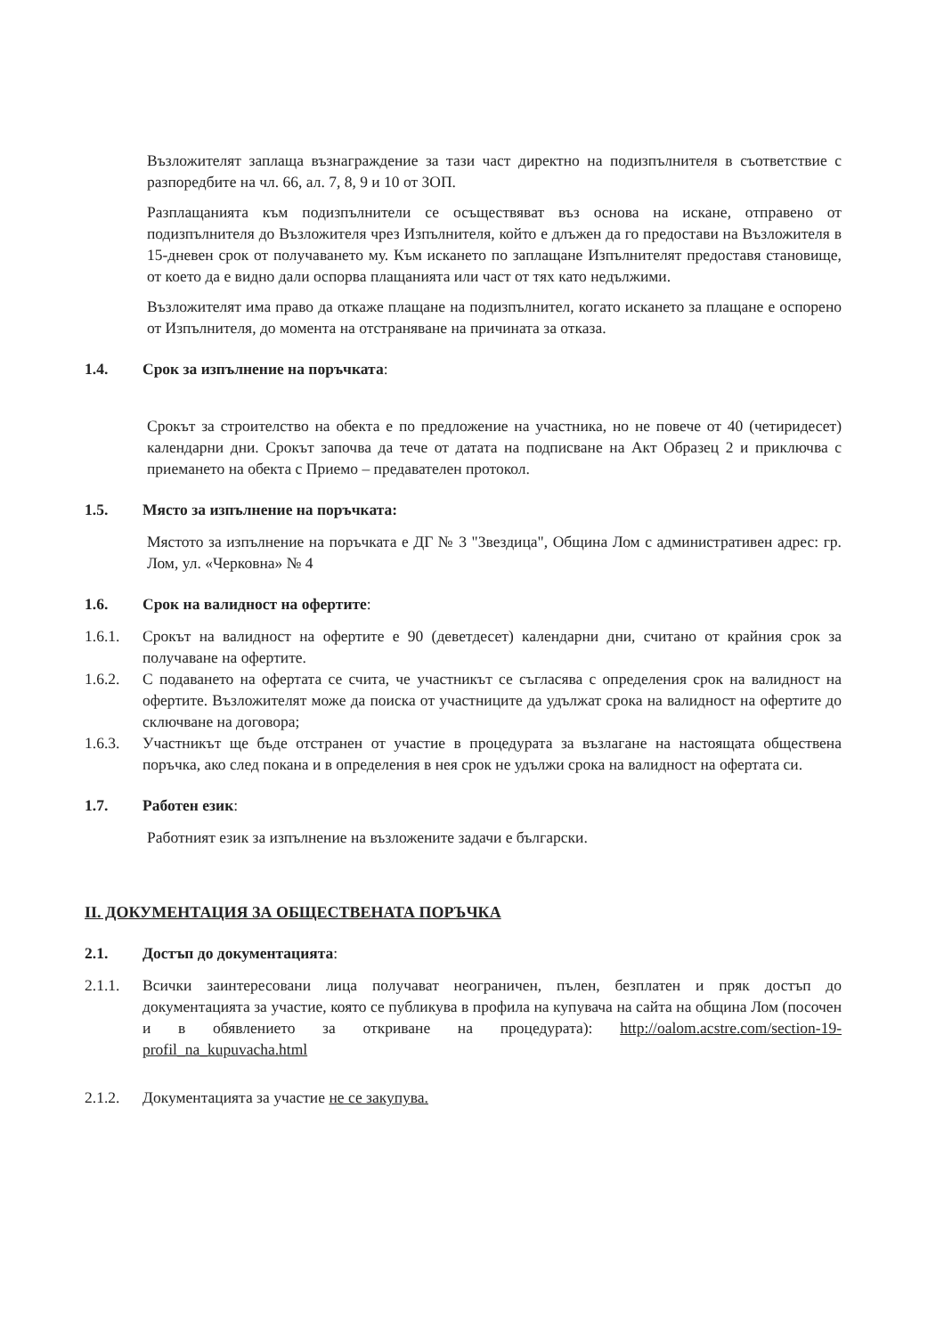Възложителят заплаща възнаграждение за тази част директно на подизпълнителя в съответствие с разпоредбите на чл. 66, ал. 7, 8, 9 и 10 от ЗОП.
Разплащанията към подизпълнители се осъществяват въз основа на искане, отправено от подизпълнителя до Възложителя чрез Изпълнителя, който е длъжен да го предостави на Възложителя в 15-дневен срок от получаването му. Към искането по заплащане Изпълнителят предоставя становище, от което да е видно дали оспорва плащанията или част от тях като недължими.
Възложителят има право да откаже плащане на подизпълнител, когато искането за плащане е оспорено от Изпълнителя, до момента на отстраняване на причината за отказа.
1.4. Срок за изпълнение на поръчката:
Срокът за строителство на обекта е по предложение на участника, но не повече от 40 (четиридесет) календарни дни. Срокът започва да тече от датата на подписване на Акт Образец 2 и приключва с приемането на обекта с Приемо – предавателен протокол.
1.5. Място за изпълнение на поръчката:
Мястото за изпълнение на поръчката е ДГ № 3 "Звездица", Община Лом с административен адрес: гр. Лом, ул. «Черковна» № 4
1.6. Срок на валидност на офертите:
1.6.1. Срокът на валидност на офертите е 90 (деветдесет) календарни дни, считано от крайния срок за получаване на офертите.
1.6.2. С подаването на офертата се счита, че участникът се съгласява с определения срок на валидност на офертите. Възложителят може да поиска от участниците да удължат срока на валидност на офертите до сключване на договора;
1.6.3. Участникът ще бъде отстранен от участие в процедурата за възлагане на настоящата обществена поръчка, ако след покана и в определения в нея срок не удължи срока на валидност на офертата си.
1.7. Работен език:
Работният език за изпълнение на възложените задачи е български.
II. ДОКУМЕНТАЦИЯ ЗА ОБЩЕСТВЕНАТА ПОРЪЧКА
2.1. Достъп до документацията:
2.1.1. Всички заинтересовани лица получават неограничен, пълен, безплатен и пряк достъп до документацията за участие, която се публикува в профила на купувача на сайта на община Лом (посочен и в обявлението за откриване на процедурата): http://oalom.acstre.com/section-19-profil_na_kupuvacha.html
2.1.2. Документацията за участие не се закупува.